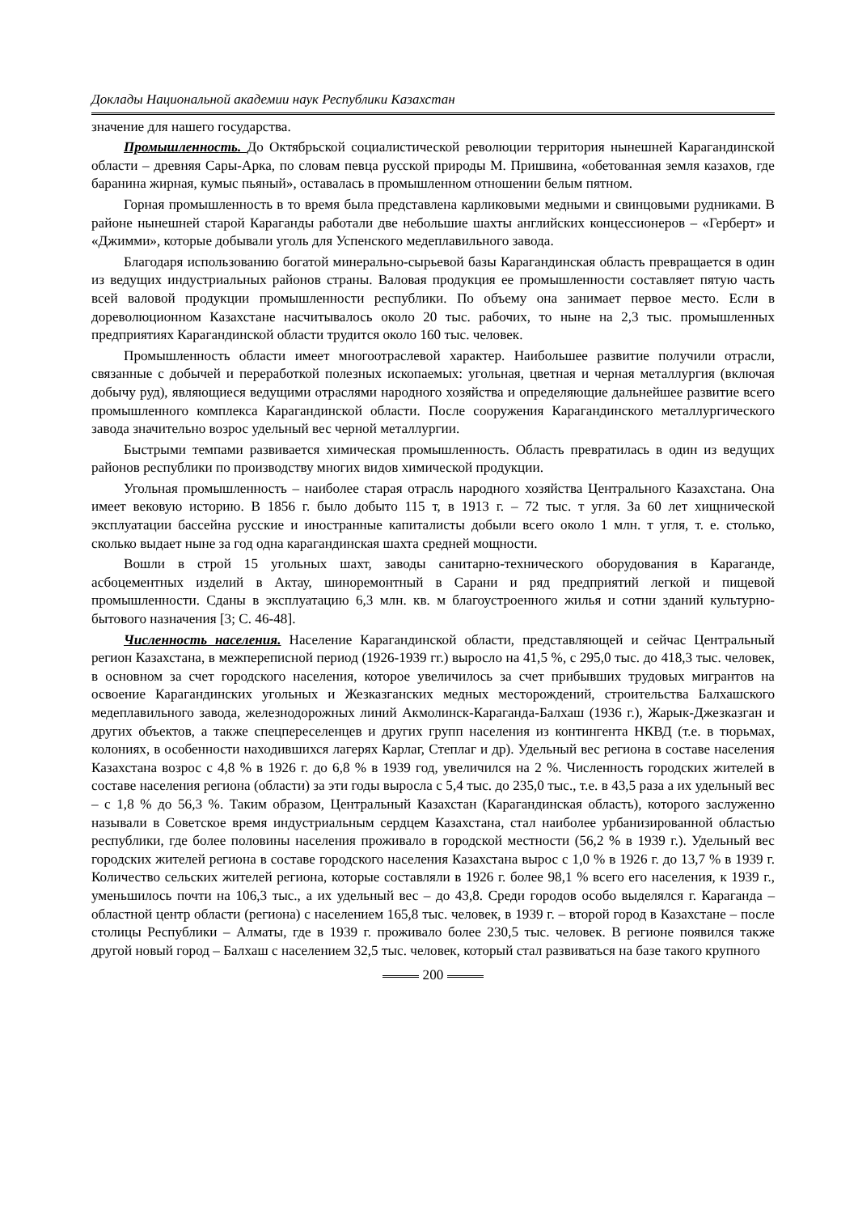Доклады Национальной академии наук Республики Казахстан
значение для нашего государства.
Промышленность. До Октябрьской социалистической революции территория нынешней Карагандинской области – древняя Сары-Арка, по словам певца русской природы М. Пришвина, «обетованная земля казахов, где баранина жирная, кумыс пьяный», оставалась в промышленном отношении белым пятном.
Горная промышленность в то время была представлена карликовыми медными и свинцовыми рудниками. В районе нынешней старой Караганды работали две небольшие шахты английских концессионеров – «Герберт» и «Джимми», которые добывали уголь для Успенского медеплавильного завода.
Благодаря использованию богатой минерально-сырьевой базы Карагандинская область превращается в один из ведущих индустриальных районов страны. Валовая продукция ее промышленности составляет пятую часть всей валовой продукции промышленности республики. По объему она занимает первое место. Если в дореволюционном Казахстане насчитывалось около 20 тыс. рабочих, то ныне на 2,3 тыс. промышленных предприятиях Карагандинской области трудится около 160 тыс. человек.
Промышленность области имеет многоотраслевой характер. Наибольшее развитие получили отрасли, связанные с добычей и переработкой полезных ископаемых: угольная, цветная и черная металлургия (включая добычу руд), являющиеся ведущими отраслями народного хозяйства и определяющие дальнейшее развитие всего промышленного комплекса Карагандинской области. После сооружения Карагандинского металлургического завода значительно возрос удельный вес черной металлургии.
Быстрыми темпами развивается химическая промышленность. Область превратилась в один из ведущих районов республики по производству многих видов химической продукции.
Угольная промышленность – наиболее старая отрасль народного хозяйства Центрального Казахстана. Она имеет вековую историю. В 1856 г. было добыто 115 т, в 1913 г. – 72 тыс. т угля. За 60 лет хищнической эксплуатации бассейна русские и иностранные капиталисты добыли всего около 1 млн. т угля, т. е. столько, сколько выдает ныне за год одна карагандинская шахта средней мощности.
Вошли в строй 15 угольных шахт, заводы санитарно-технического оборудования в Караганде, асбоцементных изделий в Актау, шиноремонтный в Сарани и ряд предприятий легкой и пищевой промышленности. Сданы в эксплуатацию 6,3 млн. кв. м благоустроенного жилья и сотни зданий культурно-бытового назначения [3; С. 46-48].
Численность населения. Население Карагандинской области, представляющей и сейчас Центральный регион Казахстана, в межпереписной период (1926-1939 гг.) выросло на 41,5 %, с 295,0 тыс. до 418,3 тыс. человек, в основном за счет городского населения, которое увеличилось за счет прибывших трудовых мигрантов на освоение Карагандинских угольных и Жезказганских медных месторождений, строительства Балхашского медеплавильного завода, железнодорожных линий Акмолинск-Караганда-Балхаш (1936 г.), Жарык-Джезказган и других объектов, а также спецпереселенцев и других групп населения из контингента НКВД (т.е. в тюрьмах, колониях, в особенности находившихся лагерях Карлаг, Степлаг и др). Удельный вес региона в составе населения Казахстана возрос с 4,8 % в 1926 г. до 6,8 % в 1939 год, увеличился на 2 %. Численность городских жителей в составе населения региона (области) за эти годы выросла с 5,4 тыс. до 235,0 тыс., т.е. в 43,5 раза а их удельный вес – с 1,8 % до 56,3 %. Таким образом, Центральный Казахстан (Карагандинская область), которого заслуженно называли в Советское время индустриальным сердцем Казахстана, стал наиболее урбанизированной областью республики, где более половины населения проживало в городской местности (56,2 % в 1939 г.). Удельный вес городских жителей региона в составе городского населения Казахстана вырос с 1,0 % в 1926 г. до 13,7 % в 1939 г. Количество сельских жителей региона, которые составляли в 1926 г. более 98,1 % всего его населения, к 1939 г., уменьшилось почти на 106,3 тыс., а их удельный вес – до 43,8. Среди городов особо выделялся г. Караганда – областной центр области (региона) с населением 165,8 тыс. человек, в 1939 г. – второй город в Казахстане – после столицы Республики – Алматы, где в 1939 г. проживало более 230,5 тыс. человек. В регионе появился также другой новый город – Балхаш с населением 32,5 тыс. человек, который стал развиваться на базе такого крупного
200